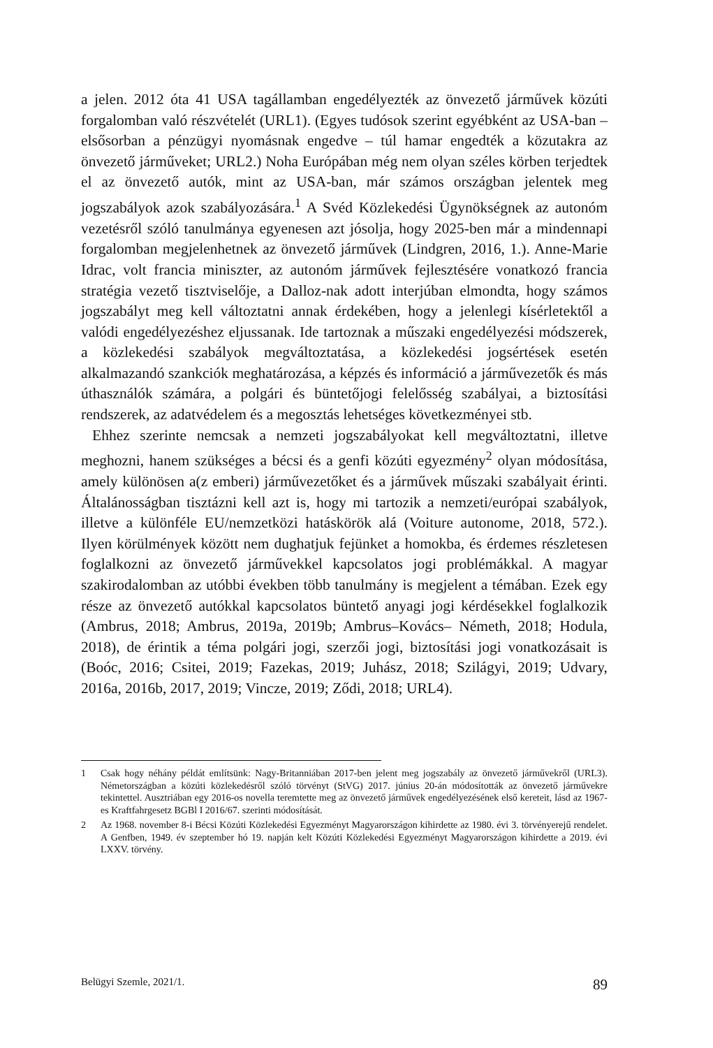a jelen. 2012 óta 41 USA tagállamban engedélyezték az önvezető járművek közúti forgalomban való részvételét (URL1). (Egyes tudósok szerint egyébként az USA-ban – elsősorban a pénzügyi nyomásnak engedve – túl hamar engedték a közutakra az önvezető járműveket; URL2.) Noha Európában még nem olyan széles körben terjedtek el az önvezető autók, mint az USA-ban, már számos országban jelentek meg jogszabályok azok szabályozására.<sup>1</sup> A Svéd Közlekedési Ügynökségnek az autonóm vezetésről szóló tanulmánya egyenesen azt jósolja, hogy 2025-ben már a mindennapi forgalomban megjelenhetnek az önvezető járművek (Lindgren, 2016, 1.). Anne-Marie Idrac, volt francia miniszter, az autonóm járművek fejlesztésére vonatkozó francia stratégia vezető tisztviselője, a Dalloz-nak adott interjúban elmondta, hogy számos jogszabályt meg kell változtatni annak érdekében, hogy a jelenlegi kísérletektől a valódi engedélyezéshez eljussanak. Ide tartoznak a műszaki engedélyezési módszerek, a közlekedési szabályok megváltoztatása, a közlekedési jogsértések esetén alkalmazandó szankciók meghatározása, a képzés és információ a járművezetők és más úthasználók számára, a polgári és büntetőjogi felelősség szabályai, a biztosítási rendszerek, az adatvédelem és a megosztás lehetséges következményei stb.
Ehhez szerinte nemcsak a nemzeti jogszabályokat kell megváltoztatni, illetve meghozni, hanem szükséges a bécsi és a genfi közúti egyezmény<sup>2</sup> olyan módosítása, amely különösen a(z emberi) járművezetőket és a járművek műszaki szabályait érinti. Általánosságban tisztázni kell azt is, hogy mi tartozik a nemzeti/európai szabályok, illetve a különféle EU/nemzetközi hatáskörök alá (Voiture autonome, 2018, 572.). Ilyen körülmények között nem dughatjuk fejünket a homokba, és érdemes részletesen foglalkozni az önvezető járművekkel kapcsolatos jogi problémákkal. A magyar szakirodalomban az utóbbi években több tanulmány is megjelent a témában. Ezek egy része az önvezető autókkal kapcsolatos büntető anyagi jogi kérdésekkel foglalkozik (Ambrus, 2018; Ambrus, 2019a, 2019b; Ambrus–Kovács– Németh, 2018; Hodula, 2018), de érintik a téma polgári jogi, szerzői jogi, biztosítási jogi vonatkozásait is (Boóc, 2016; Csitei, 2019; Fazekas, 2019; Juhász, 2018; Szilágyi, 2019; Udvary, 2016a, 2016b, 2017, 2019; Vincze, 2019; Ződi, 2018; URL4).
1 Csak hogy néhány példát említsünk: Nagy-Britanniában 2017-ben jelent meg jogszabály az önvezető járművekről (URL3). Németországban a közúti közlekedésről szóló törvényt (StVG) 2017. június 20-án módosították az önvezető járművekre tekintettel. Ausztriában egy 2016-os novella teremtette meg az önvezető járművek engedélyezésének első kereteit, lásd az 1967-es Kraftfahrgesetz BGBl I 2016/67. szerinti módosítását.
2 Az 1968. november 8-i Bécsi Közúti Közlekedési Egyezményt Magyarországon kihirdette az 1980. évi 3. törvényerejű rendelet. A Genfben, 1949. év szeptember hó 19. napján kelt Közúti Közlekedési Egyezményt Magyarországon kihirdette a 2019. évi LXXV. törvény.
Belügyi Szemle, 2021/1. 89